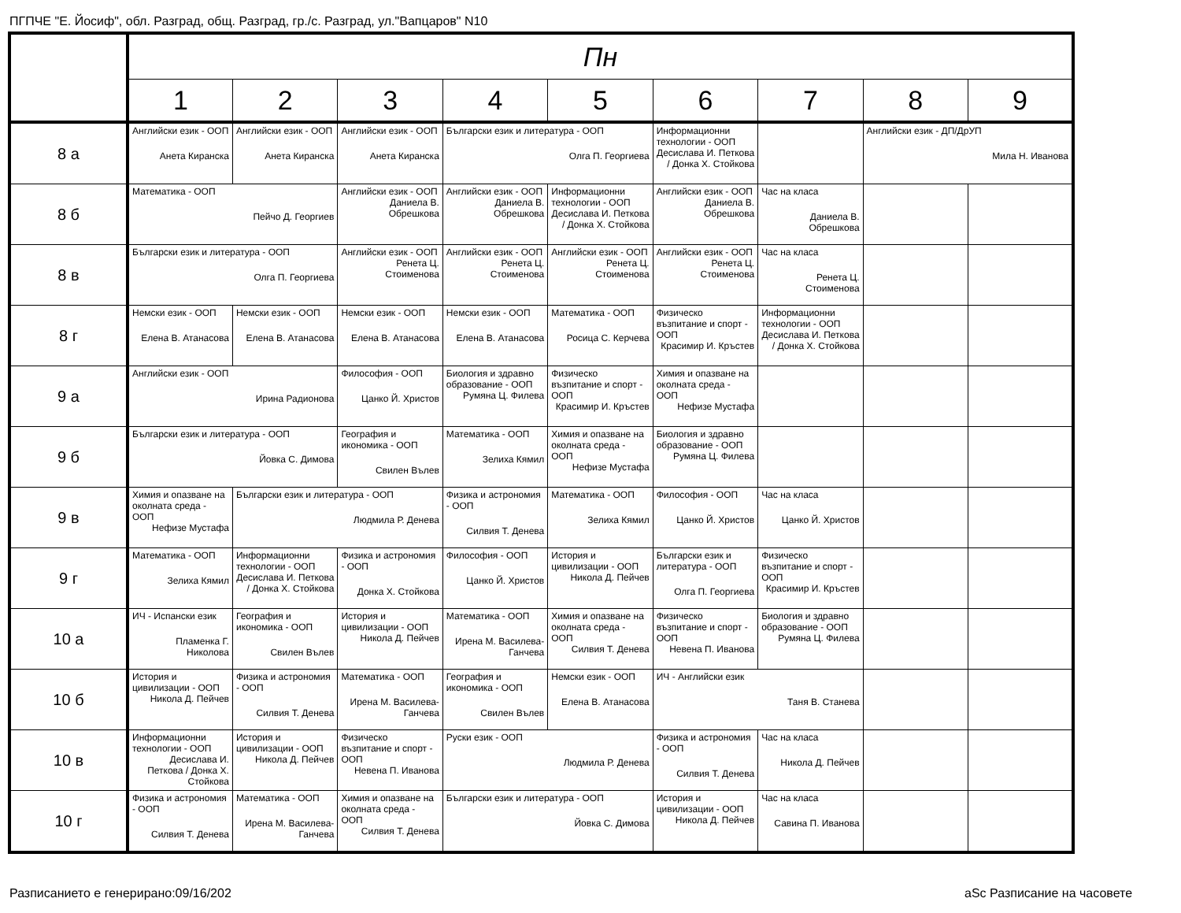ПГПЧЕ "Е. Йосиф", обл. Разград, общ. Разград, гр./с. Разград, ул."Вапцаров" N10
| | Пн | | | | | | | | |
| --- | --- | --- | --- | --- | --- | --- | --- | --- | --- |
| | 1 | 2 | 3 | 4 | 5 | 6 | 7 | 8 | 9 |
| 8 а | Английски език - ООП Анета Киранска | Английски език - ООП Анета Киранска | Английски език - ООП Анета Киранска | Български език и литература - ООП Олга П. Георгиева | | Информационни технологии - ООП Десислава И. Петкова / Донка Х. Стойкова | | Английски език - ДП/ДрУП Мила Н. Иванова | |
| 8 б | Математика - ООП Пейчо Д. Георгиев | | Английски език - ООП Даниела В. Обрешкова | Английски език - ООП Даниела В. Обрешкова | Информационни технологии - ООП Десислава И. Петкова / Донка Х. Стойкова | Английски език - ООП Даниела В. Обрешкова | Час на класа Даниела В. Обрешкова | | |
| 8 в | Български език и литература - ООП Олга П. Георгиева | | Английски език - ООП Ренета Ц. Стоименова | Английски език - ООП Ренета Ц. Стоименова | Английски език - ООП Ренета Ц. Стоименова | Английски език - ООП Ренета Ц. Стоименова | Час на класа Ренета Ц. Стоименова | | |
| 8 г | Немски език - ООП Елена В. Атанасова | Немски език - ООП Елена В. Атанасова | Немски език - ООП Елена В. Атанасова | Немски език - ООП Елена В. Атанасова | Математика - ООП Росица С. Керчева | Физическо възпитание и спорт - ООП Красимир И. Кръстев | Информационни технологии - ООП Десислава И. Петкова / Донка Х. Стойкова | | |
| 9 а | Английски език - ООП Ирина Радионова | | Философия - ООП Цанко Й. Христов | Биология и здравно образование - ООП Румяна Ц. Филева | Физическо възпитание и спорт - ООП Красимир И. Кръстев | Химия и опазване на околната среда - ООП Нефизе Мустафа | | | |
| 9 б | Български език и литература - ООП Йовка С. Димова | | География и икономика - ООП Свилен Вълев | Математика - ООП Зелиха Кямил | Химия и опазване на околната среда - ООП Нефизе Мустафа | Биология и здравно образование - ООП Румяна Ц. Филева | | | |
| 9 в | Химия и опазване на околната среда - ООП Нефизе Мустафа | Български език и литература - ООП Людмила Р. Денева | | Физика и астрономия - ООП Силвия Т. Денева | Математика - ООП Зелиха Кямил | Философия - ООП Цанко Й. Христов | Час на класа Цанко Й. Христов | | |
| 9 г | Математика - ООП Зелиха Кямил | Информационни технологии - ООП Десислава И. Петкова / Донка Х. Стойкова | Физика и астрономия - ООП Донка Х. Стойкова | Философия - ООП Цанко Й. Христов | История и цивилизации - ООП Никола Д. Пейчев | Български език и литература - ООП Олга П. Георгиева | Физическо възпитание и спорт - ООП Красимир И. Кръстев | | |
| 10 а | ИЧ - Испански език Пламенка Г. Николова | География и икономика - ООП Свилен Вълев | История и цивилизации - ООП Никола Д. Пейчев | Математика - ООП Ирена М. Василева-Ганчева | Химия и опазване на околната среда - ООП Силвия Т. Денева | Физическо възпитание и спорт - ООП Невена П. Иванова | Биология и здравно образование - ООП Румяна Ц. Филева | | |
| 10 б | История и цивилизации - ООП Никола Д. Пейчев | Физика и астрономия - ООП Силвия Т. Денева | Математика - ООП Ирена М. Василева-Ганчева | География и икономика - ООП Свилен Вълев | Немски език - ООП Елена В. Атанасова | ИЧ - Английски език Таня В. Станева | | | |
| 10 в | Информационни технологии - ООП Десислава И. Петкова / Донка Х. Стойкова | История и цивилизации - ООП Никола Д. Пейчев | Физическо възпитание и спорт - ООП Невена П. Иванова | Руски език - ООП Людмила Р. Денева | | Физика и астрономия - ООП Силвия Т. Денева | Час на класа Никола Д. Пейчев | | |
| 10 г | Физика и астрономия - ООП Силвия Т. Денева | Математика - ООП Ирена М. Василева-Ганчева | Химия и опазване на околната среда - ООП Силвия Т. Денева | Български език и литература - ООП Йовка С. Димова | | История и цивилизации - ООП Никола Д. Пейчев | Час на класа Савина П. Иванова | | |
Разписанието е генерирано:09/16/202
aSc Разписание на часовете